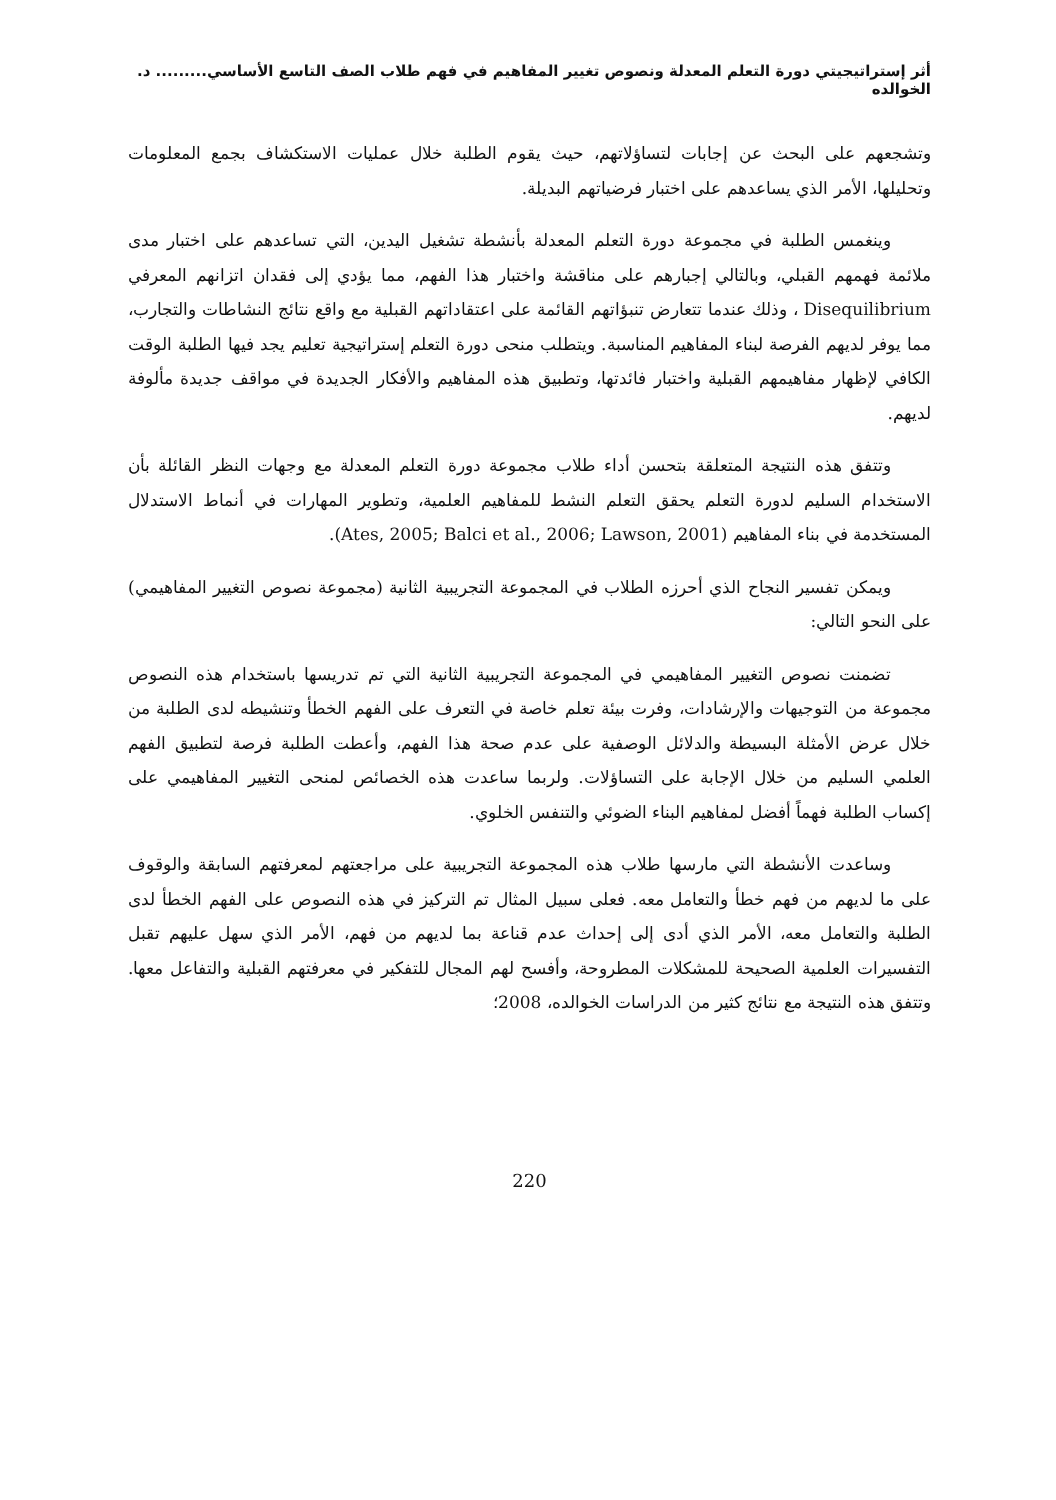أثر إستراتيجيتي دورة التعلم المعدلة ونصوص تغيير المفاهيم في فهم طلاب الصف التاسع الأساسي......... د. الخوالده
وتشجعهم على البحث عن إجابات لتساؤلاتهم، حيث يقوم الطلبة خلال عمليات الاستكشاف بجمع المعلومات وتحليلها، الأمر الذي يساعدهم على اختبار فرضياتهم البديلة.
وينغمس الطلبة في مجموعة دورة التعلم المعدلة بأنشطة تشغيل اليدين، التي تساعدهم على اختبار مدى ملائمة فهمهم القبلي، وبالتالي إجبارهم على مناقشة واختبار هذا الفهم، مما يؤدي إلى فقدان اتزانهم المعرفي Disequilibrium ، وذلك عندما تتعارض تنبؤاتهم القائمة على اعتقاداتهم القبلية مع واقع نتائج النشاطات والتجارب، مما يوفر لديهم الفرصة لبناء المفاهيم المناسبة. ويتطلب منحى دورة التعلم إستراتيجية تعليم يجد فيها الطلبة الوقت الكافي لإظهار مفاهيمهم القبلية واختبار فائدتها، وتطبيق هذه المفاهيم والأفكار الجديدة في مواقف جديدة مألوفة لديهم.
وتتفق هذه النتيجة المتعلقة بتحسن أداء طلاب مجموعة دورة التعلم المعدلة مع وجهات النظر القائلة بأن الاستخدام السليم لدورة التعلم يحقق التعلم النشط للمفاهيم العلمية، وتطوير المهارات في أنماط الاستدلال المستخدمة في بناء المفاهيم (Ates, 2005; Balci et al., 2006; Lawson, 2001).
ويمكن تفسير النجاح الذي أحرزه الطلاب في المجموعة التجريبية الثانية (مجموعة نصوص التغيير المفاهيمي) على النحو التالي:
تضمنت نصوص التغيير المفاهيمي في المجموعة التجريبية الثانية التي تم تدريسها باستخدام هذه النصوص مجموعة من التوجيهات والإرشادات، وفرت بيئة تعلم خاصة في التعرف على الفهم الخطأ وتنشيطه لدى الطلبة من خلال عرض الأمثلة البسيطة والدلائل الوصفية على عدم صحة هذا الفهم، وأعطت الطلبة فرصة لتطبيق الفهم العلمي السليم من خلال الإجابة على التساؤلات. ولربما ساعدت هذه الخصائص لمنحى التغيير المفاهيمي على إكساب الطلبة فهماً أفضل لمفاهيم البناء الضوئي والتنفس الخلوي.
وساعدت الأنشطة التي مارسها طلاب هذه المجموعة التجريبية على مراجعتهم لمعرفتهم السابقة والوقوف على ما لديهم من فهم خطأ والتعامل معه. فعلى سبيل المثال تم التركيز في هذه النصوص على الفهم الخطأ لدى الطلبة والتعامل معه، الأمر الذي أدى إلى إحداث عدم قناعة بما لديهم من فهم، الأمر الذي سهل عليهم تقبل التفسيرات العلمية الصحيحة للمشكلات المطروحة، وأفسح لهم المجال للتفكير في معرفتهم القبلية والتفاعل معها. وتتفق هذه النتيجة مع نتائج كثير من الدراسات الخوالده، 2008؛
220